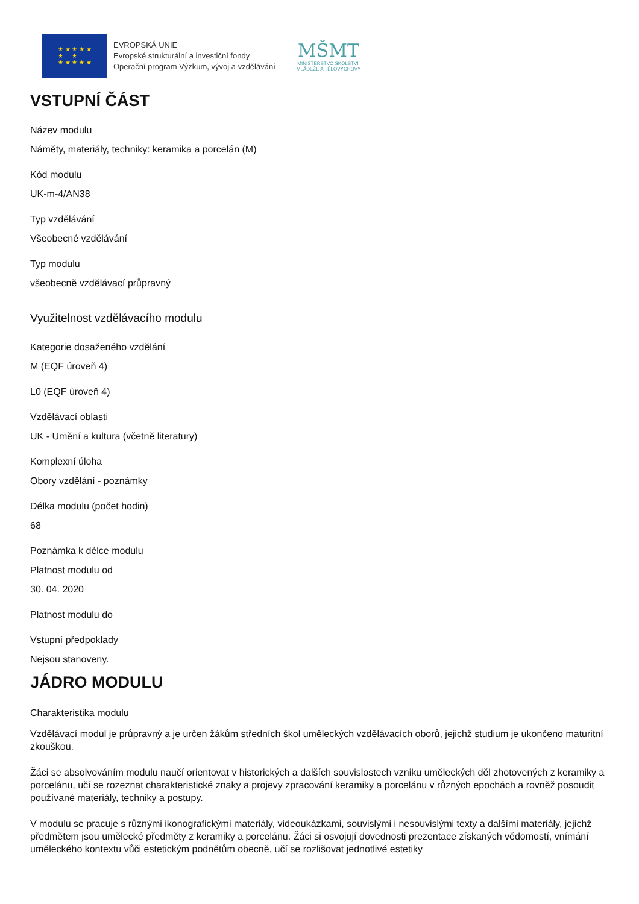★ ★ ★ ★ ★
★ ★
★ ★ ★ ★ ★
EVROPSKÁ UNIE
Evropské strukturální a investiční fondy
Operační program Výzkum, vývoj a vzdělávání
MŠMT
MINISTERSTVO ŠKOLSTVÍ,
MLÁDEŽE A TĚLOVÝCHOVY
VSTUPNÍ ČÁST
Název modulu
Náměty, materiály, techniky: keramika a porcelán (M)
Kód modulu
UK-m-4/AN38
Typ vzdělávání
Všeobecné vzdělávání
Typ modulu
všeobecně vzdělávací průpravný
Využitelnost vzdělávacího modulu
Kategorie dosaženého vzdělání
M (EQF úroveň 4)
L0 (EQF úroveň 4)
Vzdělávací oblasti
UK - Umění a kultura (včetně literatury)
Komplexní úloha
Obory vzdělání - poznámky
Délka modulu (počet hodin)
68
Poznámka k délce modulu
Platnost modulu od
30. 04. 2020
Platnost modulu do
Vstupní předpoklady
Nejsou stanoveny.
JÁDRO MODULU
Charakteristika modulu
Vzdělávací modul je průpravný a je určen žákům středních škol uměleckých vzdělávacích oborů, jejichž studium je ukončeno maturitní zkouškou.
Žáci se absolvováním modulu naučí orientovat v historických a dalších souvislostech vzniku uměleckých děl zhotovených z keramiky a porcelánu, učí se rozeznat charakteristické znaky a projevy zpracování keramiky a porcelánu v různých epochách a rovněž posoudit používané materiály, techniky a postupy.
V modulu se pracuje s různými ikonografickými materiály, videoukázkami, souvislými i nesouvislými texty a dalšími materiály, jejichž předmětem jsou umělecké předměty z keramiky a porcelánu. Žáci si osvojují dovednosti prezentace získaných vědomostí, vnímání uměleckého kontextu vůči estetickým podnětům obecně, učí se rozlišovat jednotlivé estetiky